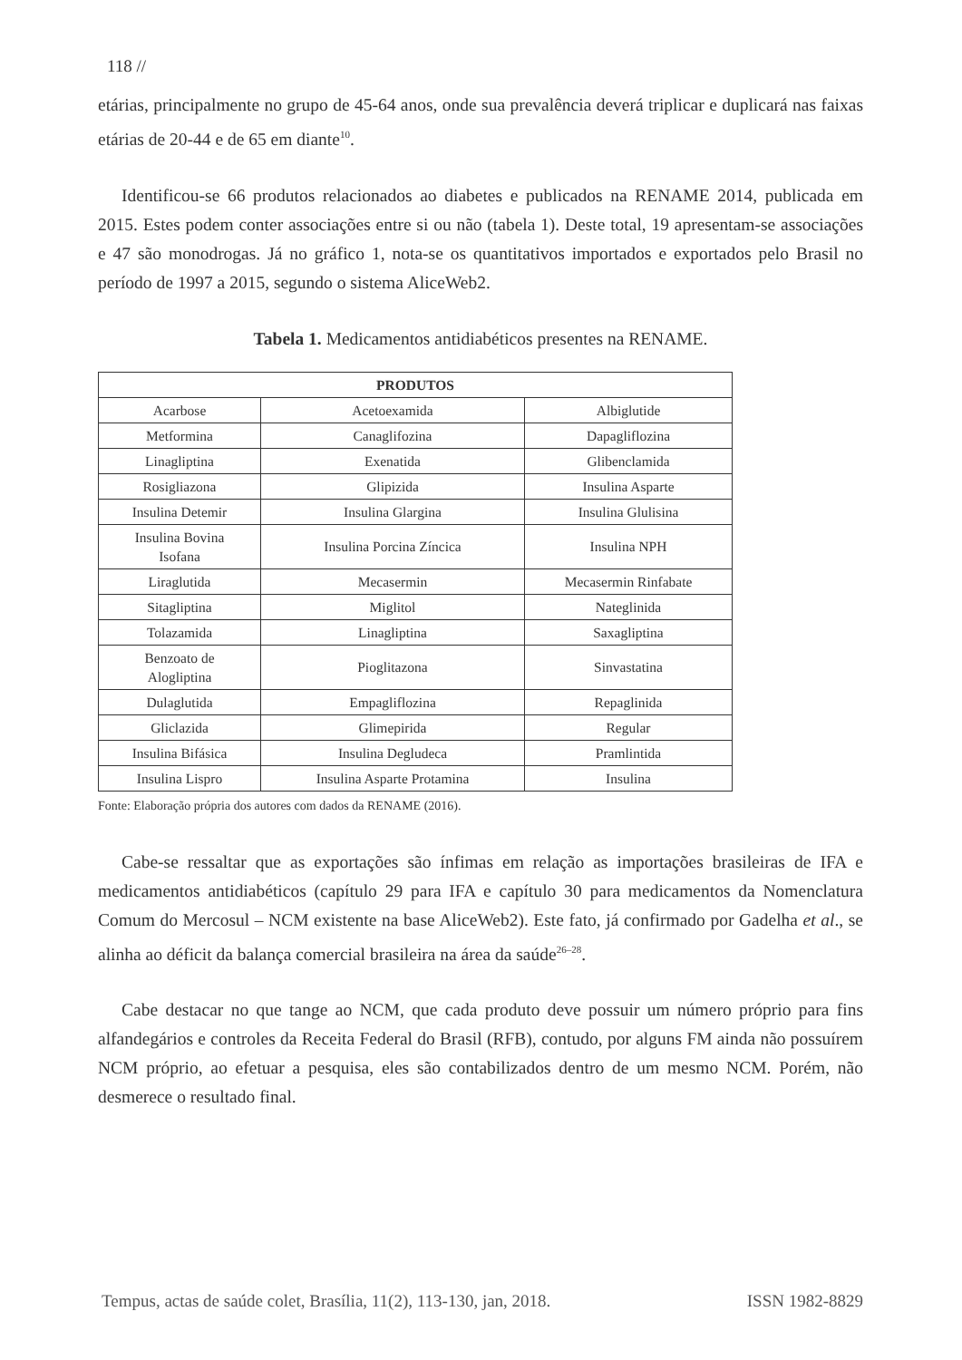118 //
etárias, principalmente no grupo de 45-64 anos, onde sua prevalência deverá triplicar e duplicará nas faixas etárias de 20-44 e de 65 em diante<sup>10</sup>.
Identificou-se 66 produtos relacionados ao diabetes e publicados na RENAME 2014, publicada em 2015. Estes podem conter associações entre si ou não (tabela 1). Deste total, 19 apresentam-se associações e 47 são monodrogas. Já no gráfico 1, nota-se os quantitativos importados e exportados pelo Brasil no período de 1997 a 2015, segundo o sistema AliceWeb2.
Tabela 1. Medicamentos antidiabéticos presentes na RENAME.
| PRODUTOS | | |
| --- | --- | --- |
| Acarbose | Acetoexamida | Albiglutide |
| Metformina | Canaglifozina | Dapagliflozina |
| Linagliptina | Exenatida | Glibenclamida |
| Rosigliazona | Glipizida | Insulina Asparte |
| Insulina Detemir | Insulina Glargina | Insulina Glulisina |
| Insulina Bovina Isofana | Insulina Porcina Zíncica | Insulina NPH |
| Liraglutida | Mecasermin | Mecasermin Rinfabate |
| Sitagliptina | Miglitol | Nateglinida |
| Tolazamida | Linagliptina | Saxagliptina |
| Benzoato de Alogliptina | Pioglitazona | Sinvastatina |
| Dulaglutida | Empagliflozina | Repaglinida |
| Gliclazida | Glimepirida | Regular |
| Insulina Bifásica | Insulina Degludeca | Pramlintida |
| Insulina Lispro | Insulina Asparte Protamina | Insulina |
Fonte: Elaboração própria dos autores com dados da RENAME (2016).
Cabe-se ressaltar que as exportações são ínfimas em relação as importações brasileiras de IFA e medicamentos antidiabéticos (capítulo 29 para IFA e capítulo 30 para medicamentos da Nomenclatura Comum do Mercosul – NCM existente na base AliceWeb2). Este fato, já confirmado por Gadelha et al., se alinha ao déficit da balança comercial brasileira na área da saúde<sup>26–28</sup>.
Cabe destacar no que tange ao NCM, que cada produto deve possuir um número próprio para fins alfandegários e controles da Receita Federal do Brasil (RFB), contudo, por alguns FM ainda não possuírem NCM próprio, ao efetuar a pesquisa, eles são contabilizados dentro de um mesmo NCM. Porém, não desmerece o resultado final.
Tempus, actas de saúde colet, Brasília, 11(2), 113-130, jan, 2018. ISSN 1982-8829